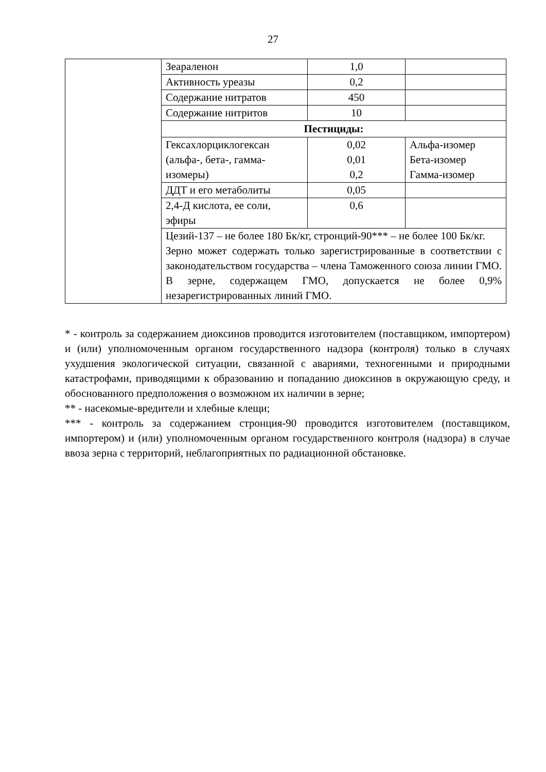27
| | Зеараленон | 1,0 | |
| | Активность уреазы | 0,2 | |
| | Содержание нитратов | 450 | |
| | Содержание нитритов | 10 | |
| | Пестициды: | | |
| | Гексахлорциклогексан (альфа-, бета-, гамма-изомеры) | 0,02 0,01 0,2 | Альфа-изомер Бета-изомер Гамма-изомер |
| | ДДТ и его метаболиты | 0,05 | |
| | 2,4-Д кислота, ее соли, эфиры | 0,6 | |
| | Цезий-137 – не более 180 Бк/кг, стронций-90*** – не более 100 Бк/кг. Зерно может содержать только зарегистрированные в соответствии с законодательством государства – члена Таможенного союза линии ГМО. В зерне, содержащем ГМО, допускается не более 0,9% незарегистрированных линий ГМО. | | |
* - контроль за содержанием диоксинов проводится изготовителем (поставщиком, импортером) и (или) уполномоченным органом государственного надзора (контроля) только в случаях ухудшения экологической ситуации, связанной с авариями, техногенными и природными катастрофами, приводящими к образованию и попаданию диоксинов в окружающую среду, и обоснованного предположения о возможном их наличии в зерне;
** - насекомые-вредители и хлебные клещи;
*** - контроль за содержанием стронция-90 проводится изготовителем (поставщиком, импортером) и (или) уполномоченным органом государственного контроля (надзора) в случае ввоза зерна с территорий, неблагоприятных по радиационной обстановке.